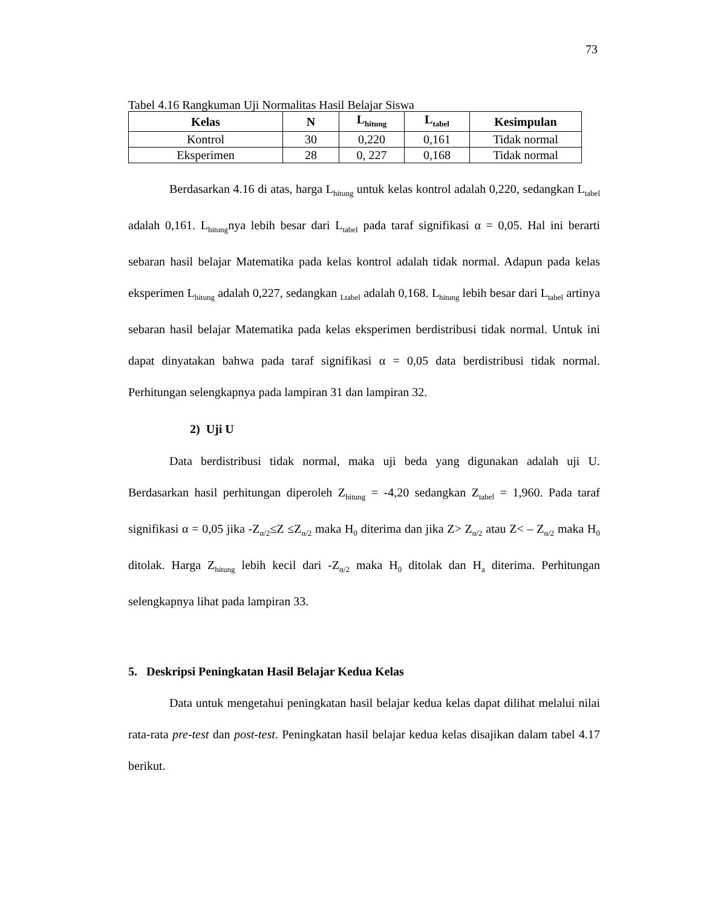73
Tabel 4.16 Rangkuman Uji Normalitas Hasil Belajar Siswa
| Kelas | N | L<sub>hitung</sub> | L<sub>tabel</sub> | Kesimpulan |
| --- | --- | --- | --- | --- |
| Kontrol | 30 | 0,220 | 0,161 | Tidak normal |
| Eksperimen | 28 | 0, 227 | 0,168 | Tidak normal |
Berdasarkan 4.16 di atas, harga L<sub>hitung</sub> untuk kelas kontrol adalah 0,220, sedangkan L<sub>tabel</sub> adalah 0,161. L<sub>hitung</sub>nya lebih besar dari L<sub>tabel</sub> pada taraf signifikasi α = 0,05. Hal ini berarti sebaran hasil belajar Matematika pada kelas kontrol adalah tidak normal. Adapun pada kelas eksperimen L<sub>hitung</sub> adalah 0,227, sedangkan <sub>Ltabel</sub> adalah 0,168. L<sub>hitung</sub> lebih besar dari L<sub>tabel</sub> artinya sebaran hasil belajar Matematika pada kelas eksperimen berdistribusi tidak normal. Untuk ini dapat dinyatakan bahwa pada taraf signifikasi α = 0,05 data berdistribusi tidak normal. Perhitungan selengkapnya pada lampiran 31 dan lampiran 32.
2) Uji U
Data berdistribusi tidak normal, maka uji beda yang digunakan adalah uji U. Berdasarkan hasil perhitungan diperoleh Z<sub>hitung</sub> = -4,20 sedangkan Z<sub>tabel</sub> = 1,960. Pada taraf signifikasi α = 0,05 jika -Z<sub>α/2</sub>≤Z ≤Z<sub>α/2</sub> maka H<sub>0</sub> diterima dan jika Z> Z<sub>α/2</sub> atau Z< – Z<sub>α/2</sub> maka H<sub>0</sub> ditolak. Harga Z<sub>hitung</sub> lebih kecil dari -Z<sub>α/2</sub> maka H<sub>0</sub> ditolak dan H<sub>a</sub> diterima. Perhitungan selengkapnya lihat pada lampiran 33.
5. Deskripsi Peningkatan Hasil Belajar Kedua Kelas
Data untuk mengetahui peningkatan hasil belajar kedua kelas dapat dilihat melalui nilai rata-rata pre-test dan post-test. Peningkatan hasil belajar kedua kelas disajikan dalam tabel 4.17 berikut.